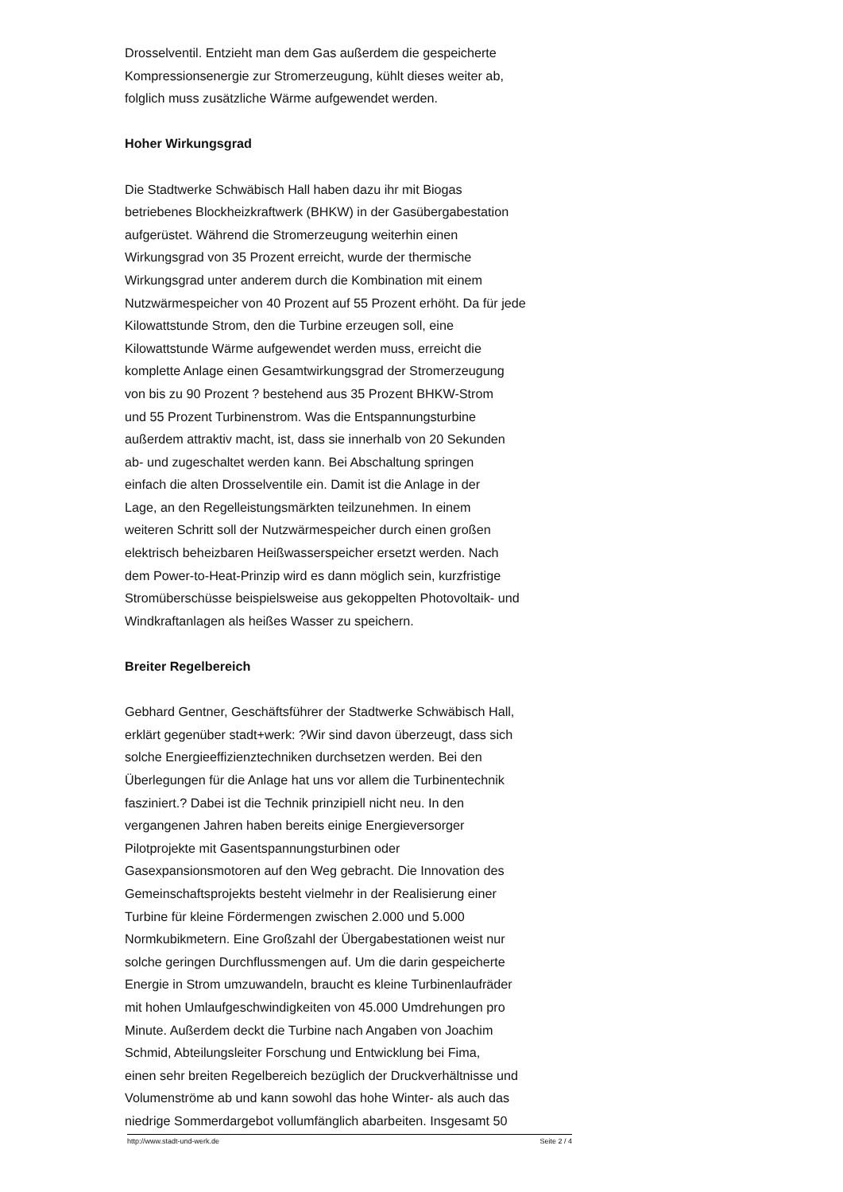Drosselventil. Entzieht man dem Gas außerdem die gespeicherte
Kompressionsenergie zur Stromerzeugung, kühlt dieses weiter ab,
folglich muss zusätzliche Wärme aufgewendet werden.
Hoher Wirkungsgrad
Die Stadtwerke Schwäbisch Hall haben dazu ihr mit Biogas
betriebenes Blockheizkraftwerk (BHKW) in der Gasübergabestation
aufgerüstet. Während die Stromerzeugung weiterhin einen
Wirkungsgrad von 35 Prozent erreicht, wurde der thermische
Wirkungsgrad unter anderem durch die Kombination mit einem
Nutzwärmespeicher von 40 Prozent auf 55 Prozent erhöht. Da für jede
Kilowattstunde Strom, den die Turbine erzeugen soll, eine
Kilowattstunde Wärme aufgewendet werden muss, erreicht die
komplette Anlage einen Gesamtwirkungsgrad der Stromerzeugung
von bis zu 90 Prozent ? bestehend aus 35 Prozent BHKW-Strom
und 55 Prozent Turbinenstrom. Was die Entspannungsturbine
außerdem attraktiv macht, ist, dass sie innerhalb von 20 Sekunden
ab- und zugeschaltet werden kann. Bei Abschaltung springen
einfach die alten Drosselventile ein. Damit ist die Anlage in der
Lage, an den Regelleistungsmärkten teilzunehmen. In einem
weiteren Schritt soll der Nutzwärmespeicher durch einen großen
elektrisch beheizbaren Heißwasserspeicher ersetzt werden. Nach
dem Power-to-Heat-Prinzip wird es dann möglich sein, kurzfristige
Stromüberschüsse beispielsweise aus gekoppelten Photovoltaik- und
Windkraftanlagen als heißes Wasser zu speichern.
Breiter Regelbereich
Gebhard Gentner, Geschäftsführer der Stadtwerke Schwäbisch Hall,
erklärt gegenüber stadt+werk: ?Wir sind davon überzeugt, dass sich
solche Energieeffizienztechniken durchsetzen werden. Bei den
Überlegungen für die Anlage hat uns vor allem die Turbinentechnik
fasziniert.? Dabei ist die Technik prinzipiell nicht neu. In den
vergangenen Jahren haben bereits einige Energieversorger
Pilotprojekte mit Gasentspannungsturbinen oder
Gasexpansionsmotoren auf den Weg gebracht. Die Innovation des
Gemeinschaftsprojekts besteht vielmehr in der Realisierung einer
Turbine für kleine Fördermengen zwischen 2.000 und 5.000
Normkubikmetern. Eine Großzahl der Übergabestationen weist nur
solche geringen Durchflussmengen auf. Um die darin gespeicherte
Energie in Strom umzuwandeln, braucht es kleine Turbinenlaufräder
mit hohen Umlaufgeschwindigkeiten von 45.000 Umdrehungen pro
Minute. Außerdem deckt die Turbine nach Angaben von Joachim
Schmid, Abteilungsleiter Forschung und Entwicklung bei Fima,
einen sehr breiten Regelbereich bezüglich der Druckverhältnisse und
Volumenströme ab und kann sowohl das hohe Winter- als auch das
niedrige Sommerdargebot vollumfänglich abarbeiten. Insgesamt 50
http://www.stadt-und-werk.de Seite 2 / 4